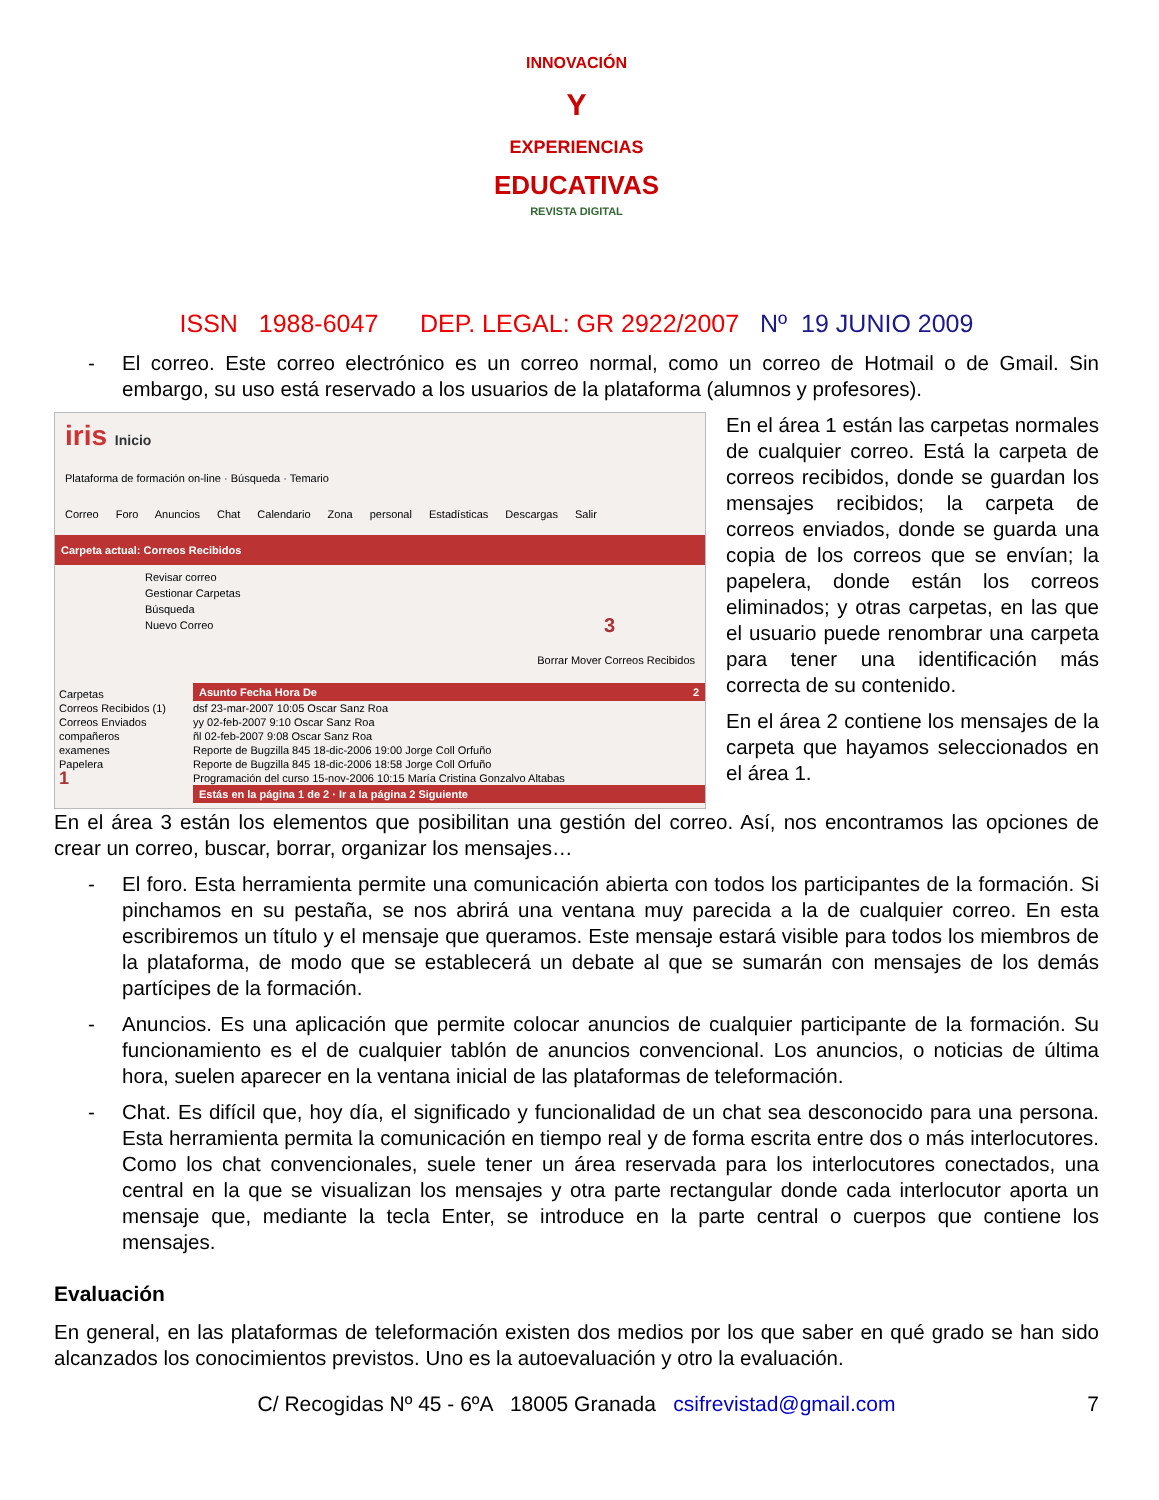INNOVACIÓN
Y
EXPERIENCIAS
EDUCATIVAS
REVISTA DIGITAL
ISSN 1988-6047 DEP. LEGAL: GR 2922/2007 Nº 19 JUNIO 2009
- El correo. Este correo electrónico es un correo normal, como un correo de Hotmail o de Gmail. Sin embargo, su uso está reservado a los usuarios de la plataforma (alumnos y profesores).
iris Inicio
Plataforma de formación on-line · Búsqueda · Temario
Correo Foro Anuncios Chat Calendario Zona personal Estadísticas Descargas Salir
Carpeta actual: Correos Recibidos
Revisar correo
Gestionar Carpetas
Búsqueda
Nuevo Correo 3
Borrar Mover Correos Recibidos
Carpetas
Correos Recibidos (1)
Correos Enviados
compañeros
examenes
Papelera
1
Asunto Fecha Hora De 2
dsf 23-mar-2007 10:05 Oscar Sanz Roa
yy 02-feb-2007 9:10 Oscar Sanz Roa
ñl 02-feb-2007 9:08 Oscar Sanz Roa
Reporte de Bugzilla 845 18-dic-2006 19:00 Jorge Coll Orfuño
Reporte de Bugzilla 845 18-dic-2006 18:58 Jorge Coll Orfuño
Programación del curso 15-nov-2006 10:15 María Cristina Gonzalvo Altabas
Estás en la página 1 de 2 · Ir a la página 2 Siguiente
En el área 1 están las carpetas normales de cualquier correo. Está la carpeta de correos recibidos, donde se guardan los mensajes recibidos; la carpeta de correos enviados, donde se guarda una copia de los correos que se envían; la papelera, donde están los correos eliminados; y otras carpetas, en las que el usuario puede renombrar una carpeta para tener una identificación más correcta de su contenido.
En el área 2 contiene los mensajes de la carpeta que hayamos seleccionados en el área 1.
En el área 3 están los elementos que posibilitan una gestión del correo. Así, nos encontramos las opciones de crear un correo, buscar, borrar, organizar los mensajes…
- El foro. Esta herramienta permite una comunicación abierta con todos los participantes de la formación. Si pinchamos en su pestaña, se nos abrirá una ventana muy parecida a la de cualquier correo. En esta escribiremos un título y el mensaje que queramos. Este mensaje estará visible para todos los miembros de la plataforma, de modo que se establecerá un debate al que se sumarán con mensajes de los demás partícipes de la formación.
- Anuncios. Es una aplicación que permite colocar anuncios de cualquier participante de la formación. Su funcionamiento es el de cualquier tablón de anuncios convencional. Los anuncios, o noticias de última hora, suelen aparecer en la ventana inicial de las plataformas de teleformación.
- Chat. Es difícil que, hoy día, el significado y funcionalidad de un chat sea desconocido para una persona. Esta herramienta permita la comunicación en tiempo real y de forma escrita entre dos o más interlocutores. Como los chat convencionales, suele tener un área reservada para los interlocutores conectados, una central en la que se visualizan los mensajes y otra parte rectangular donde cada interlocutor aporta un mensaje que, mediante la tecla Enter, se introduce en la parte central o cuerpos que contiene los mensajes.
Evaluación
En general, en las plataformas de teleformación existen dos medios por los que saber en qué grado se han sido alcanzados los conocimientos previstos. Uno es la autoevaluación y otro la evaluación.
C/ Recogidas Nº 45 - 6ºA 18005 Granada csifrevistad@gmail.com 7